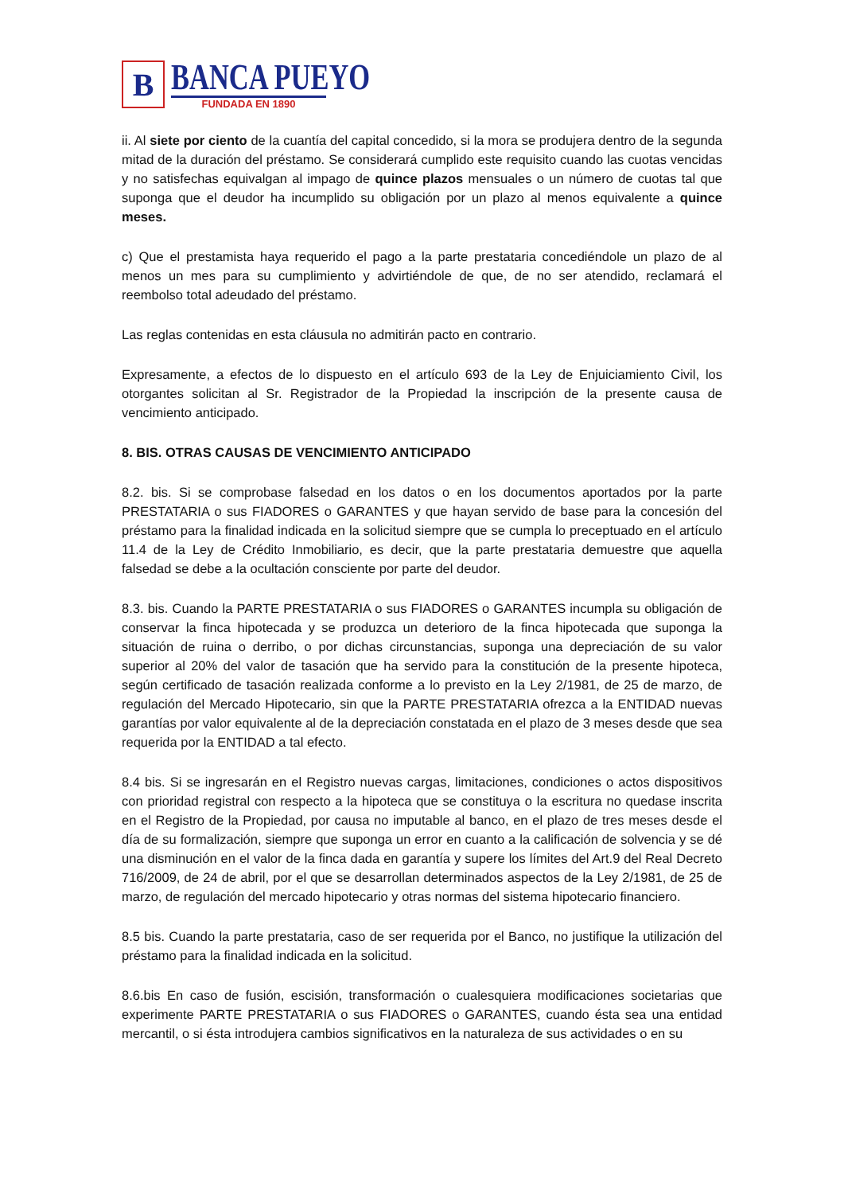B
BANCA PUEYO
FUNDADA EN 1890
ii. Al siete por ciento de la cuantía del capital concedido, si la mora se produjera dentro de la segunda mitad de la duración del préstamo. Se considerará cumplido este requisito cuando las cuotas vencidas y no satisfechas equivalgan al impago de quince plazos mensuales o un número de cuotas tal que suponga que el deudor ha incumplido su obligación por un plazo al menos equivalente a quince meses.
c) Que el prestamista haya requerido el pago a la parte prestataria concediéndole un plazo de al menos un mes para su cumplimiento y advirtiéndole de que, de no ser atendido, reclamará el reembolso total adeudado del préstamo.
Las reglas contenidas en esta cláusula no admitirán pacto en contrario.
Expresamente, a efectos de lo dispuesto en el artículo 693 de la Ley de Enjuiciamiento Civil, los otorgantes solicitan al Sr. Registrador de la Propiedad la inscripción de la presente causa de vencimiento anticipado.
8. BIS. OTRAS CAUSAS DE VENCIMIENTO ANTICIPADO
8.2. bis. Si se comprobase falsedad en los datos o en los documentos aportados por la parte PRESTATARIA o sus FIADORES o GARANTES y que hayan servido de base para la concesión del préstamo para la finalidad indicada en la solicitud siempre que se cumpla lo preceptuado en el artículo 11.4 de la Ley de Crédito Inmobiliario, es decir, que la parte prestataria demuestre que aquella falsedad se debe a la ocultación consciente por parte del deudor.
8.3. bis. Cuando la PARTE PRESTATARIA o sus FIADORES o GARANTES incumpla su obligación de conservar la finca hipotecada y se produzca un deterioro de la finca hipotecada que suponga la situación de ruina o derribo, o por dichas circunstancias, suponga una depreciación de su valor superior al 20% del valor de tasación que ha servido para la constitución de la presente hipoteca, según certificado de tasación realizada conforme a lo previsto en la Ley 2/1981, de 25 de marzo, de regulación del Mercado Hipotecario, sin que la PARTE PRESTATARIA ofrezca a la ENTIDAD nuevas garantías por valor equivalente al de la depreciación constatada en el plazo de 3 meses desde que sea requerida por la ENTIDAD a tal efecto.
8.4 bis. Si se ingresarán en el Registro nuevas cargas, limitaciones, condiciones o actos dispositivos con prioridad registral con respecto a la hipoteca que se constituya o la escritura no quedase inscrita en el Registro de la Propiedad, por causa no imputable al banco, en el plazo de tres meses desde el día de su formalización, siempre que suponga un error en cuanto a la calificación de solvencia y se dé una disminución en el valor de la finca dada en garantía y supere los límites del Art.9 del Real Decreto 716/2009, de 24 de abril, por el que se desarrollan determinados aspectos de la Ley 2/1981, de 25 de marzo, de regulación del mercado hipotecario y otras normas del sistema hipotecario financiero.
8.5 bis. Cuando la parte prestataria, caso de ser requerida por el Banco, no justifique la utilización del préstamo para la finalidad indicada en la solicitud.
8.6.bis En caso de fusión, escisión, transformación o cualesquiera modificaciones societarias que experimente PARTE PRESTATARIA o sus FIADORES o GARANTES, cuando ésta sea una entidad mercantil, o si ésta introdujera cambios significativos en la naturaleza de sus actividades o en su